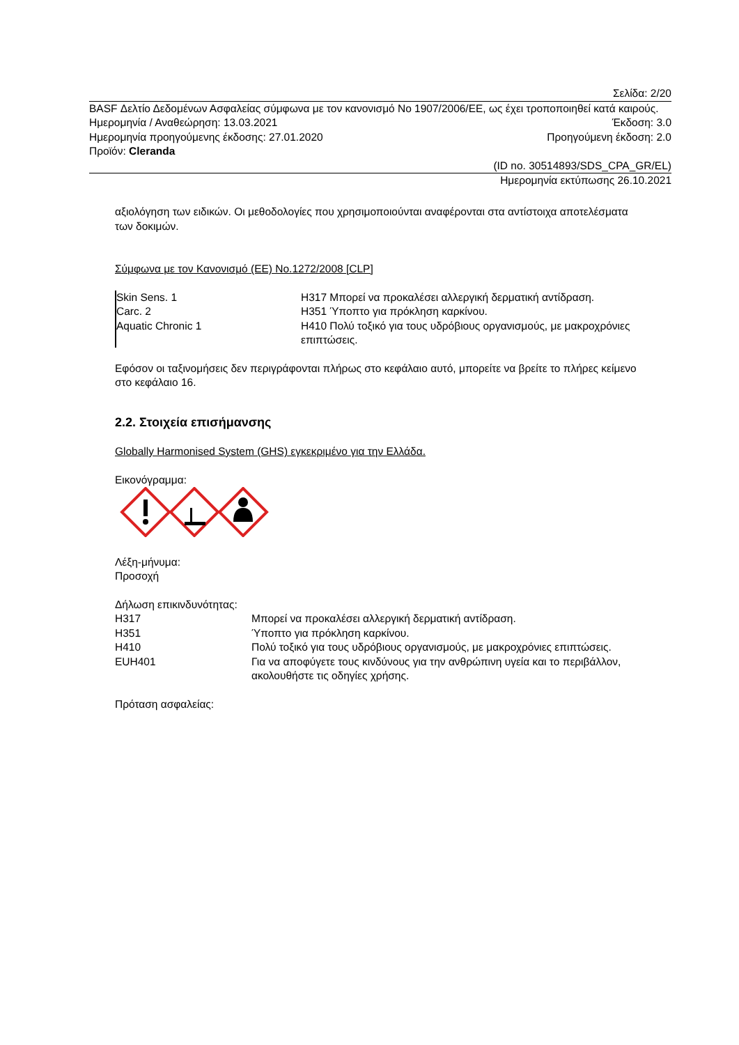Σελίδα: 2/20
BASF Δελτίο Δεδομένων Ασφαλείας σύμφωνα με τον κανονισμό Νο 1907/2006/ΕΕ, ως έχει τροποποιηθεί κατά καιρούς.
Ημερομηνία / Αναθεώρηση: 13.03.2021 Έκδοση: 3.0
Ημερομηνία προηγούμενης έκδοσης: 27.01.2020 Προηγούμενη έκδοση: 2.0
Προϊόν: Cleranda
(ID no. 30514893/SDS_CPA_GR/EL)
Ημερομηνία εκτύπωσης 26.10.2021
αξιολόγηση των ειδικών. Οι μεθοδολογίες που χρησιμοποιούνται αναφέρονται στα αντίστοιχα αποτελέσματα των δοκιμών.
Σύμφωνα με τον Κανονισμό (ΕΕ) No.1272/2008 [CLP]
| Skin Sens. 1 | H317 Μπορεί να προκαλέσει αλλεργική δερματική αντίδραση. |
| Carc. 2 | H351 Ύποπτο για πρόκληση καρκίνου. |
| Aquatic Chronic 1 | H410 Πολύ τοξικό για τους υδρόβιους οργανισμούς, με μακροχρόνιες επιπτώσεις. |
Εφόσον οι ταξινομήσεις δεν περιγράφονται πλήρως στο κεφάλαιο αυτό, μπορείτε να βρείτε το πλήρες κείμενο στο κεφάλαιο 16.
2.2. Στοιχεία επισήμανσης
Globally Harmonised System (GHS) εγκεκριμένο για την Ελλάδα.
Εικονόγραμμα:
Λέξη-μήνυμα:
Προσοχή
Δήλωση επικινδυνότητας:
| H317 | Μπορεί να προκαλέσει αλλεργική δερματική αντίδραση. |
| H351 | Ύποπτο για πρόκληση καρκίνου. |
| H410 | Πολύ τοξικό για τους υδρόβιους οργανισμούς, με μακροχρόνιες επιπτώσεις. |
| EUH401 | Για να αποφύγετε τους κινδύνους για την ανθρώπινη υγεία και το περιβάλλον, ακολουθήστε τις οδηγίες χρήσης. |
Πρόταση ασφαλείας: